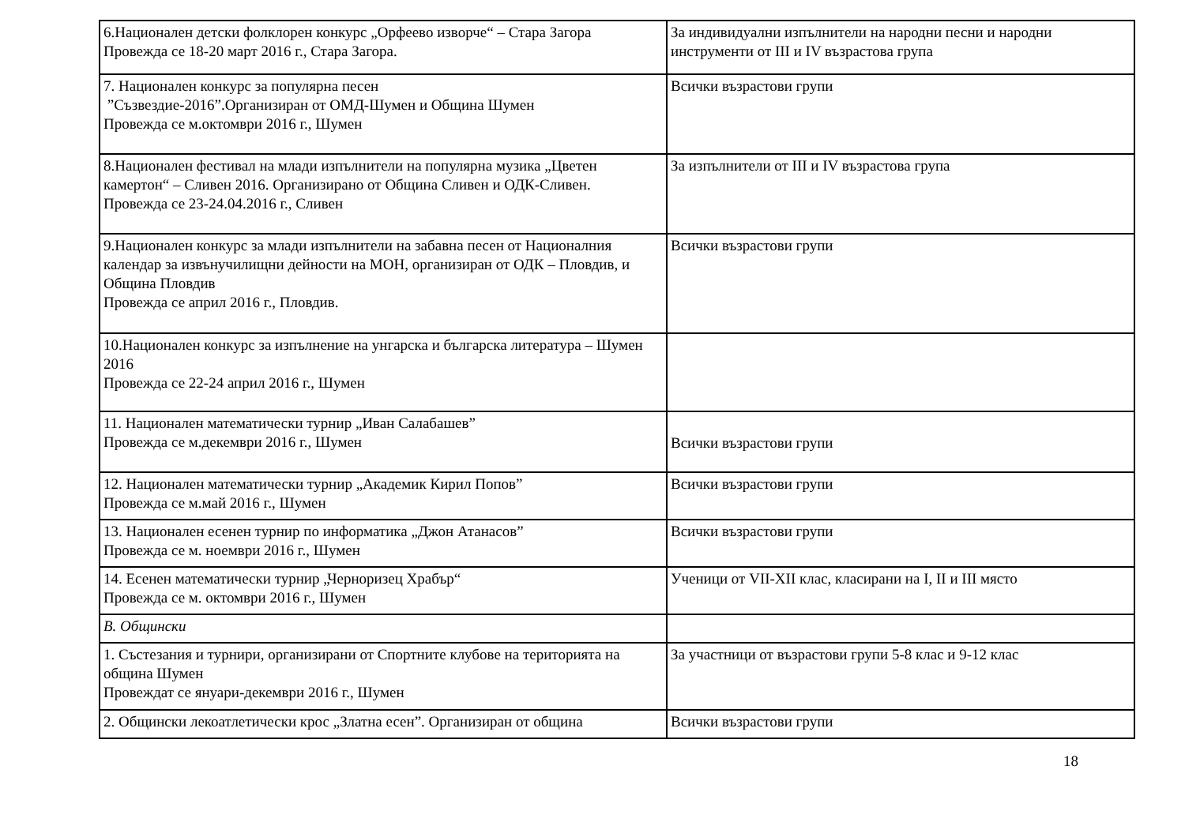| 6.Национален детски фолклорен конкурс „Орфеево изворче“ – Стара Загора Провежда се 18-20 март 2016 г., Стара Загора. | За индивидуални изпълнители на народни песни и народни инструменти от III и IV възрастова група |
| 7. Национален конкурс за популярна песен ”Съзвездие-2016”.Организиран от ОМД-Шумен и Община Шумен Провежда се м.октомври 2016 г., Шумен | Всички възрастови групи |
| 8.Национален фестивал на млади изпълнители на популярна музика „Цветен камертон“ – Сливен 2016. Организирано от Община Сливен и ОДК-Сливен. Провежда се 23-24.04.2016 г., Сливен | За изпълнители от III и IV възрастова група |
| 9.Национален конкурс за млади изпълнители на забавна песен от Националния календар за извънучилищни дейности на МОН, организиран от ОДК – Пловдив, и Община Пловдив Провежда се април 2016 г., Пловдив. | Всички възрастови групи |
| 10.Национален конкурс за изпълнение на унгарска и българска литература – Шумен 2016 Провежда се 22-24 април 2016 г., Шумен | |
| 11. Национален математически турнир „Иван Салабашев” Провежда се м.декември 2016 г., Шумен | Всички възрастови групи |
| 12. Национален математически турнир „Академик Кирил Попов” Провежда се м.май 2016 г., Шумен | Всички възрастови групи |
| 13. Национален есенен турнир по информатика „Джон Атанасов” Провежда се м. ноември 2016 г., Шумен | Всички възрастови групи |
| 14. Есенен математически турнир „Черноризец Храбър“ Провежда се м. октомври 2016 г., Шумен | Ученици от VII-XII клас, класирани на I, II и III място |
| В. Общински | |
| 1. Състезания и турнири, организирани от Спортните клубове на територията на община Шумен Провеждат се януари-декември 2016 г., Шумен | За участници от възрастови групи 5-8 клас и 9-12 клас |
| 2. Общински лекоатлетически крос „Златна есен”. Организиран от община | Всички възрастови групи |
18